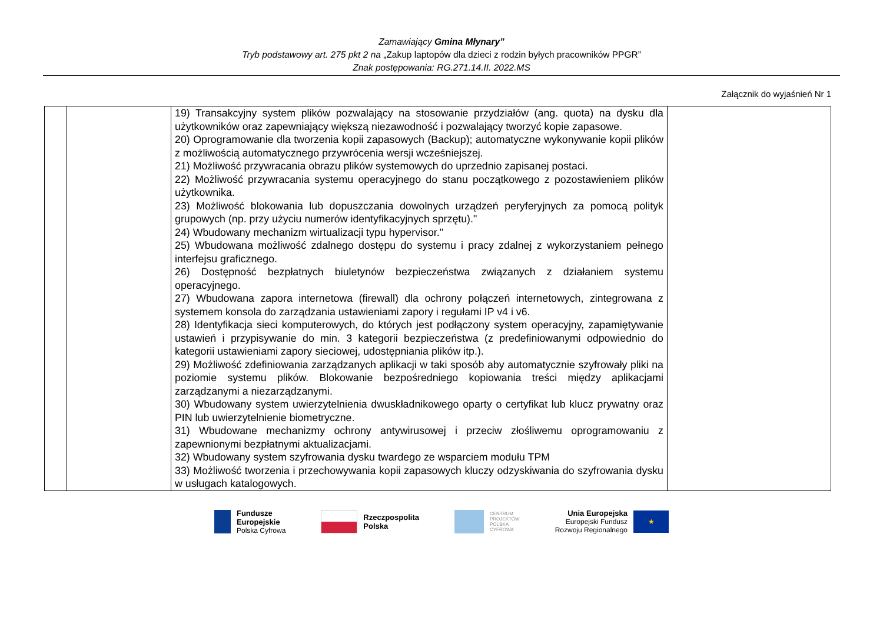Zamawiający Gmina Młynary”
Tryb podstawowy art. 275 pkt 2 na „Zakup laptopów dla dzieci z rodzin byłych pracowników PPGR”
Znak postępowania: RG.271.14.II. 2022.MS
Załącznik do wyjaśnień Nr 1
| | | 19) Transakcyjny system plików pozwalający na stosowanie przydziałów (ang. quota) na dysku dla użytkowników oraz zapewniający większą niezawodność i pozwalający tworzyć kopie zapasowe. 20) Oprogramowanie dla tworzenia kopii zapasowych (Backup); automatyczne wykonywanie kopii plików z możliwością automatycznego przywrócenia wersji wcześniejszej. 21) Możliwość przywracania obrazu plików systemowych do uprzednio zapisanej postaci. 22) Możliwość przywracania systemu operacyjnego do stanu początkowego z pozostawieniem plików użytkownika. 23) Możliwość blokowania lub dopuszczania dowolnych urządzeń peryferyjnych za pomocą polityk grupowych (np. przy użyciu numerów identyfikacyjnych sprzętu)." 24) Wbudowany mechanizm wirtualizacji typu hypervisor." 25) Wbudowana możliwość zdalnego dostępu do systemu i pracy zdalnej z wykorzystaniem pełnego interfejsu graficznego. 26) Dostępność bezpłatnych biuletynów bezpieczeństwa związanych z działaniem systemu operacyjnego. 27) Wbudowana zapora internetowa (firewall) dla ochrony połączeń internetowych, zintegrowana z systemem konsola do zarządzania ustawieniami zapory i regułami IP v4 i v6. 28) Identyfikacja sieci komputerowych, do których jest podłączony system operacyjny, zapamiętywanie ustawień i przypisywanie do min. 3 kategorii bezpieczeństwa (z predefiniowanymi odpowiednio do kategorii ustawieniami zapory sieciowej, udostępniania plików itp.). 29) Możliwość zdefiniowania zarządzanych aplikacji w taki sposób aby automatycznie szyfrowały pliki na poziomie systemu plików. Blokowanie bezpośredniego kopiowania treści między aplikacjami zarządzanymi a niezarządzanymi. 30) Wbudowany system uwierzytelnienia dwuskładnikowego oparty o certyfikat lub klucz prywatny oraz PIN lub uwierzytelnienie biometryczne. 31) Wbudowane mechanizmy ochrony antywirusowej i przeciw złośliwemu oprogramowaniu z zapewnionymi bezpłatnymi aktualizacjami. 32) Wbudowany system szyfrowania dysku twardego ze wsparciem modułu TPM 33) Możliwość tworzenia i przechowywania kopii zapasowych kluczy odzyskiwania do szyfrowania dysku w usługach katalogowych. | |
Fundusze
Europejskie
Polska Cyfrowa
Rzeczpospolita
Polska
CENTRUM
PROJEKTÓW
POLSKA
CYFROWA
Unia Europejska
Europejski Fundusz
Rozwoju Regionalnego
★